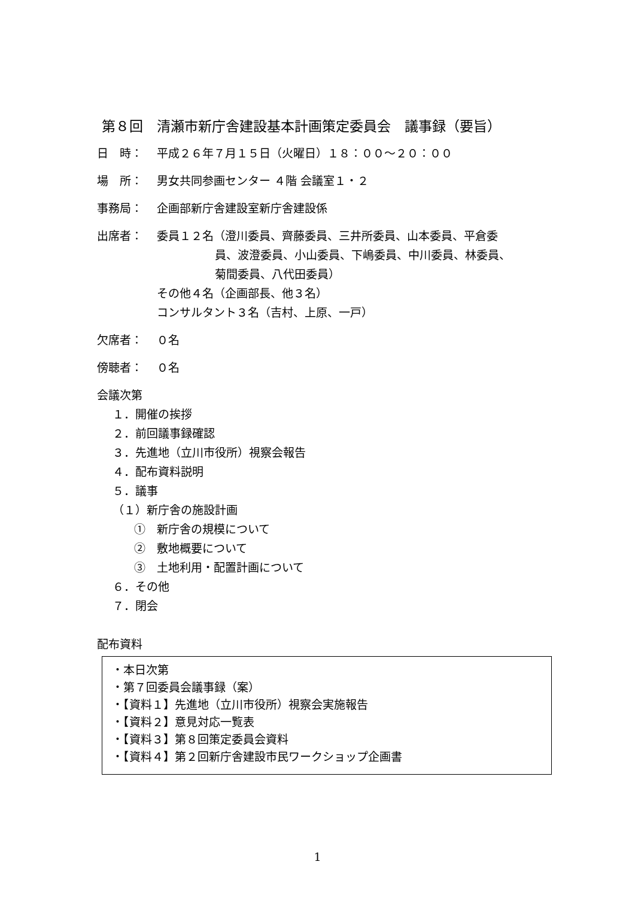第８回　清瀬市新庁舎建設基本計画策定委員会　議事録（要旨）
日　時： 平成２６年７月１５日（火曜日）１８：００～２０：００
場　所： 男女共同参画センター ４階 会議室１・２
事務局： 企画部新庁舎建設室新庁舎建設係
出席者： 委員１２名（澄川委員、齊藤委員、三井所委員、山本委員、平倉委
員、波澄委員、小山委員、下嶋委員、中川委員、林委員、
菊間委員、八代田委員）
その他４名（企画部長、他３名）
コンサルタント３名（吉村、上原、一戸）
欠席者： ０名
傍聴者： ０名
会議次第
１．開催の挨拶
２．前回議事録確認
３．先進地（立川市役所）視察会報告
４．配布資料説明
５．議事
（１）新庁舎の施設計画
①　新庁舎の規模について
②　敷地概要について
③　土地利用・配置計画について
６．その他
７．閉会
配布資料
・本日次第
・第７回委員会議事録（案）
・【資料１】先進地（立川市役所）視察会実施報告
・【資料２】意見対応一覧表
・【資料３】第８回策定委員会資料
・【資料４】第２回新庁舎建設市民ワークショップ企画書
1